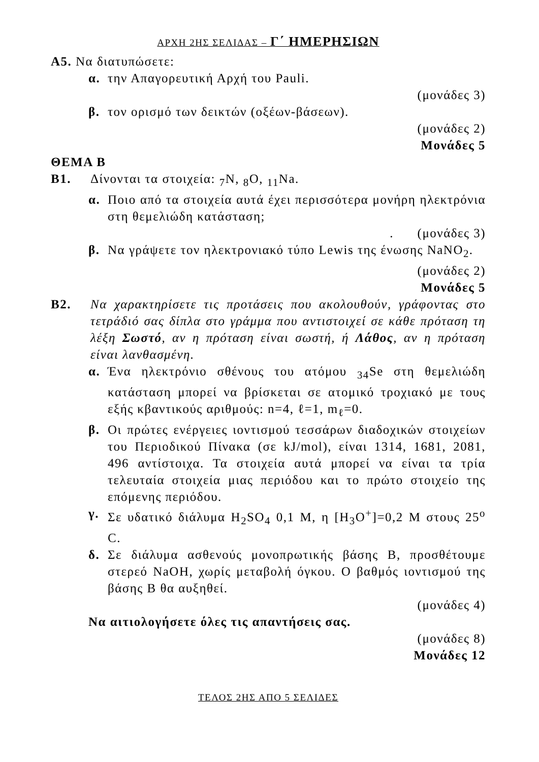ΑΡΧΗ 2ΗΣ ΣΕΛΙΔΑΣ – Γ΄ ΗΜΕΡΗΣΙΩΝ
Α5. Να διατυπώσετε:
α. την Απαγορευτική Αρχή του Pauli.
(μονάδες 3)
β. τον ορισμό των δεικτών (οξέων-βάσεων).
(μονάδες 2)
Μονάδες 5
ΘΕΜΑ Β
Β1. Δίνονται τα στοιχεία: <sub>7</sub>N, <sub>8</sub>O, <sub>11</sub>Na.
α. Ποιο από τα στοιχεία αυτά έχει περισσότερα μονήρη ηλεκτρόνια στη θεμελιώδη κατάσταση;
. (μονάδες 3)
β. Να γράψετε τον ηλεκτρονιακό τύπο Lewis της ένωσης NaNO<sub>2</sub>.
(μονάδες 2)
Μονάδες 5
Β2. Να χαρακτηρίσετε τις προτάσεις που ακολουθούν, γράφοντας στο τετράδιό σας δίπλα στο γράμμα που αντιστοιχεί σε κάθε πρόταση τη λέξη Σωστό, αν η πρόταση είναι σωστή, ή Λάθος, αν η πρόταση είναι λανθασμένη.
α. Ένα ηλεκτρόνιο σθένους του ατόμου <sub>34</sub>Se στη θεμελιώδη κατάσταση μπορεί να βρίσκεται σε ατομικό τροχιακό με τους εξής κβαντικούς αριθμούς: n=4, ℓ=1, m<sub>ℓ</sub>=0.
β. Οι πρώτες ενέργειες ιοντισμού τεσσάρων διαδοχικών στοιχείων του Περιοδικού Πίνακα (σε kJ/mol), είναι 1314, 1681, 2081, 496 αντίστοιχα. Τα στοιχεία αυτά μπορεί να είναι τα τρία τελευταία στοιχεία μιας περιόδου και το πρώτο στοιχείο της επόμενης περιόδου.
γ. Σε υδατικό διάλυμα H<sub>2</sub>SO<sub>4</sub> 0,1 M, η [H<sub>3</sub>O<sup>+</sup>]=0,2 M στους 25<sup>o</sup> C.
δ. Σε διάλυμα ασθενούς μονοπρωτικής βάσης Β, προσθέτουμε στερεό NaOH, χωρίς μεταβολή όγκου. Ο βαθμός ιοντισμού της βάσης Β θα αυξηθεί.
(μονάδες 4)
Να αιτιολογήσετε όλες τις απαντήσεις σας.
(μονάδες 8)
Μονάδες 12
ΤΕΛΟΣ 2ΗΣ ΑΠΟ 5 ΣΕΛΙΔΕΣ